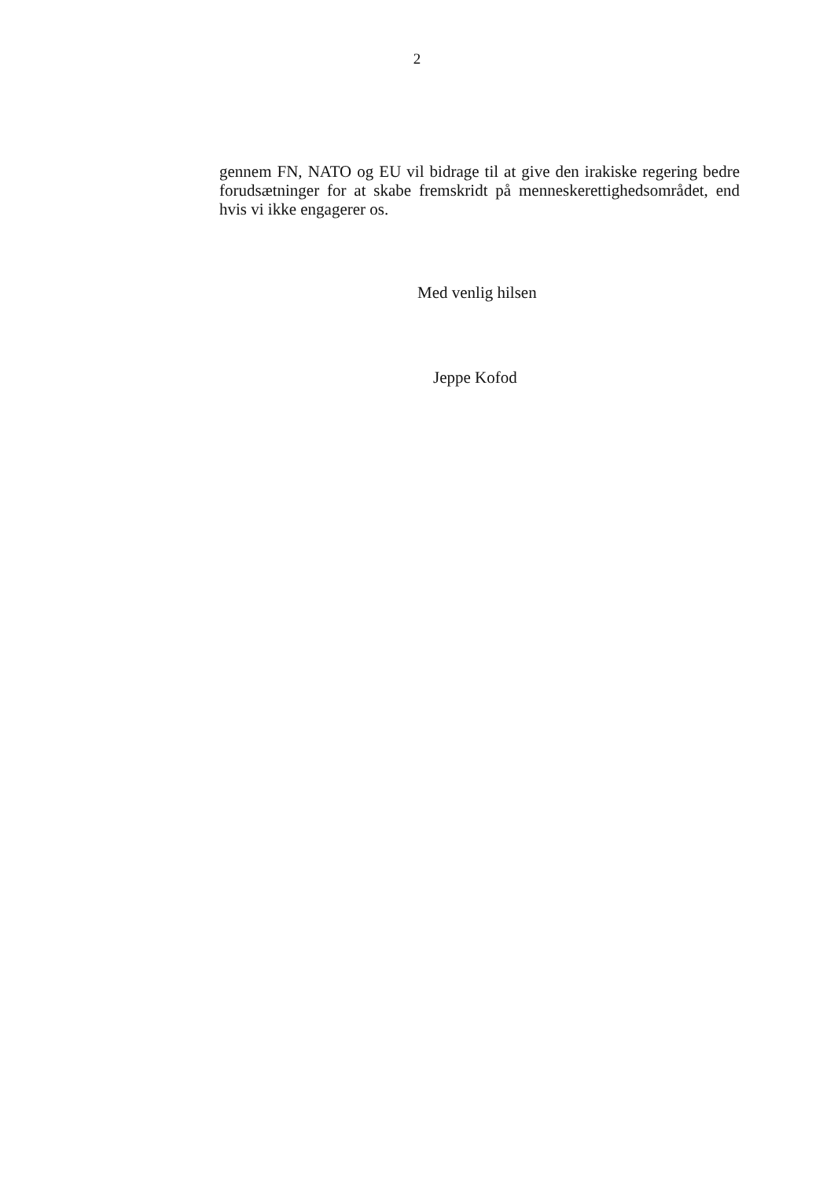2
gennem FN, NATO og EU vil bidrage til at give den irakiske regering bedre forudsætninger for at skabe fremskridt på menneskerettighedsområdet, end hvis vi ikke engagerer os.
Med venlig hilsen
Jeppe Kofod